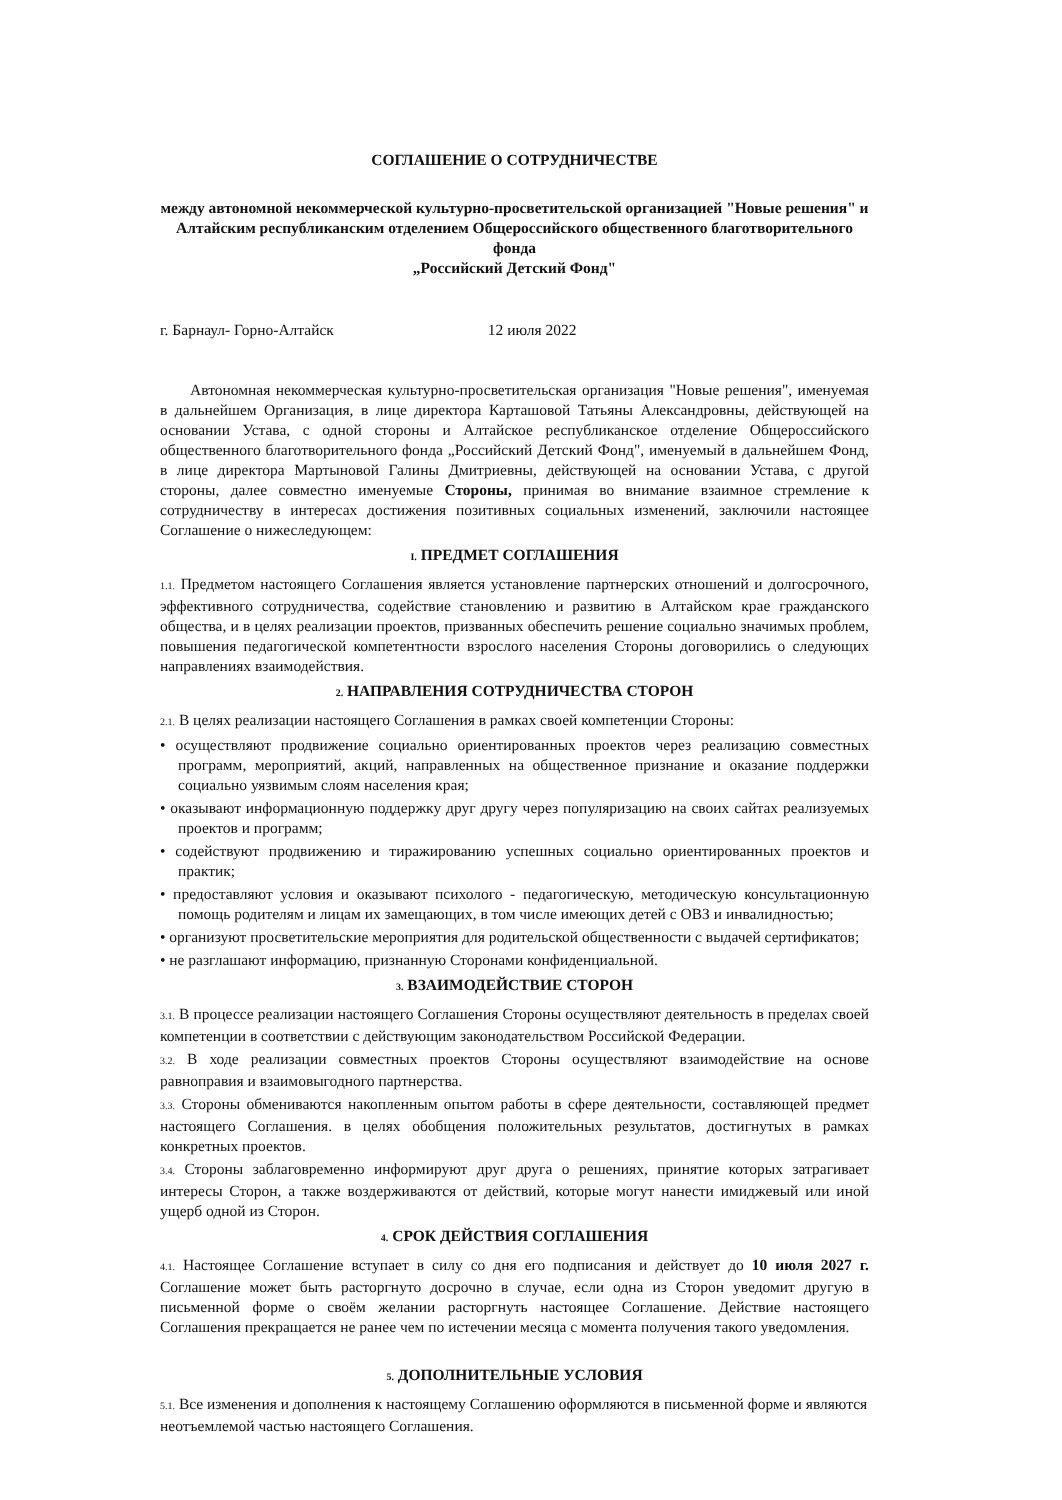СОГЛАШЕНИЕ О СОТРУДНИЧЕСТВЕ
между автономной некоммерческой культурно-просветительской организацией "Новые решения" и
Алтайским республиканским отделением Общероссийского общественного благотворительного фонда
„Российский Детский Фонд"
г. Барнаул- Горно-Алтайск 12 июля 2022
Автономная некоммерческая культурно-просветительская организация "Новые решения", именуемая в дальнейшем Организация, в лице директора Карташовой Татьяны Александровны, действующей на основании Устава, с одной стороны и Алтайское республиканское отделение Общероссийского общественного благотворительного фонда „Российский Детский Фонд", именуемый в дальнейшем Фонд, в лице директора Мартыновой Галины Дмитриевны, действующей на основании Устава, с другой стороны, далее совместно именуемые Стороны, принимая во внимание взаимное стремление к сотрудничеству в интересах достижения позитивных социальных изменений, заключили настоящее Соглашение о нижеследующем:
I. ПРЕДМЕТ СОГЛАШЕНИЯ
1.1. Предметом настоящего Соглашения является установление партнерских отношений и долгосрочного, эффективного сотрудничества, содействие становлению и развитию в Алтайском крае гражданского общества, и в целях реализации проектов, призванных обеспечить решение социально значимых проблем, повышения педагогической компетентности взрослого населения Стороны договорились о следующих направлениях взаимодействия.
2. НАПРАВЛЕНИЯ СОТРУДНИЧЕСТВА СТОРОН
2.1. В целях реализации настоящего Соглашения в рамках своей компетенции Стороны:
• осуществляют продвижение социально ориентированных проектов через реализацию совместных программ, мероприятий, акций, направленных на общественное признание и оказание поддержки социально уязвимым слоям населения края;
• оказывают информационную поддержку друг другу через популяризацию на своих сайтах реализуемых проектов и программ;
• содействуют продвижению и тиражированию успешных социально ориентированных проектов и практик;
• предоставляют условия и оказывают психолого - педагогическую, методическую консультационную помощь родителям и лицам их замещающих, в том числе имеющих детей с ОВЗ и инвалидностью;
• организуют просветительские мероприятия для родительской общественности с выдачей сертификатов;
• не разглашают информацию, признанную Сторонами конфиденциальной.
3. ВЗАИМОДЕЙСТВИЕ СТОРОН
3.1. В процессе реализации настоящего Соглашения Стороны осуществляют деятельность в пределах своей компетенции в соответствии с действующим законодательством Российской Федерации.
3.2. В ходе реализации совместных проектов Стороны осуществляют взаимодействие на основе равноправия и взаимовыгодного партнерства.
3.3. Стороны обмениваются накопленным опытом работы в сфере деятельности, составляющей предмет настоящего Соглашения. в целях обобщения положительных результатов, достигнутых в рамках конкретных проектов.
3.4. Стороны заблаговременно информируют друг друга о решениях, принятие которых затрагивает интересы Сторон, а также воздерживаются от действий, которые могут нанести имиджевый или иной ущерб одной из Сторон.
4. СРОК ДЕЙСТВИЯ СОГЛАШЕНИЯ
4.1. Настоящее Соглашение вступает в силу со дня его подписания и действует до 10 июля 2027 г. Соглашение может быть расторгнуто досрочно в случае, если одна из Сторон уведомит другую в письменной форме о своём желании расторгнуть настоящее Соглашение. Действие настоящего Соглашения прекращается не ранее чем по истечении месяца с момента получения такого уведомления.
5. ДОПОЛНИТЕЛЬНЫЕ УСЛОВИЯ
5.1. Все изменения и дополнения к настоящему Соглашению оформляются в письменной форме и являются
неотъемлемой частью настоящего Соглашения.